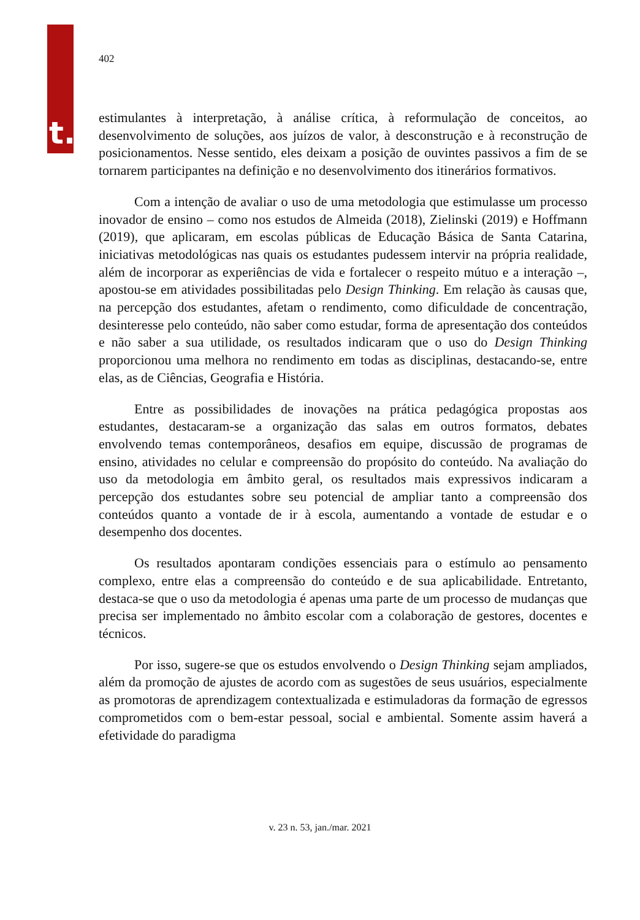t.
402
estimulantes à interpretação, à análise crítica, à reformulação de conceitos, ao desenvolvimento de soluções, aos juízos de valor, à desconstrução e à reconstrução de posicionamentos. Nesse sentido, eles deixam a posição de ouvintes passivos a fim de se tornarem participantes na definição e no desenvolvimento dos itinerários formativos.
Com a intenção de avaliar o uso de uma metodologia que estimulasse um processo inovador de ensino – como nos estudos de Almeida (2018), Zielinski (2019) e Hoffmann (2019), que aplicaram, em escolas públicas de Educação Básica de Santa Catarina, iniciativas metodológicas nas quais os estudantes pudessem intervir na própria realidade, além de incorporar as experiências de vida e fortalecer o respeito mútuo e a interação –, apostou-se em atividades possibilitadas pelo Design Thinking. Em relação às causas que, na percepção dos estudantes, afetam o rendimento, como dificuldade de concentração, desinteresse pelo conteúdo, não saber como estudar, forma de apresentação dos conteúdos e não saber a sua utilidade, os resultados indicaram que o uso do Design Thinking proporcionou uma melhora no rendimento em todas as disciplinas, destacando-se, entre elas, as de Ciências, Geografia e História.
Entre as possibilidades de inovações na prática pedagógica propostas aos estudantes, destacaram-se a organização das salas em outros formatos, debates envolvendo temas contemporâneos, desafios em equipe, discussão de programas de ensino, atividades no celular e compreensão do propósito do conteúdo. Na avaliação do uso da metodologia em âmbito geral, os resultados mais expressivos indicaram a percepção dos estudantes sobre seu potencial de ampliar tanto a compreensão dos conteúdos quanto a vontade de ir à escola, aumentando a vontade de estudar e o desempenho dos docentes.
Os resultados apontaram condições essenciais para o estímulo ao pensamento complexo, entre elas a compreensão do conteúdo e de sua aplicabilidade. Entretanto, destaca-se que o uso da metodologia é apenas uma parte de um processo de mudanças que precisa ser implementado no âmbito escolar com a colaboração de gestores, docentes e técnicos.
Por isso, sugere-se que os estudos envolvendo o Design Thinking sejam ampliados, além da promoção de ajustes de acordo com as sugestões de seus usuários, especialmente as promotoras de aprendizagem contextualizada e estimuladoras da formação de egressos comprometidos com o bem-estar pessoal, social e ambiental. Somente assim haverá a efetividade do paradigma
v. 23 n. 53, jan./mar. 2021